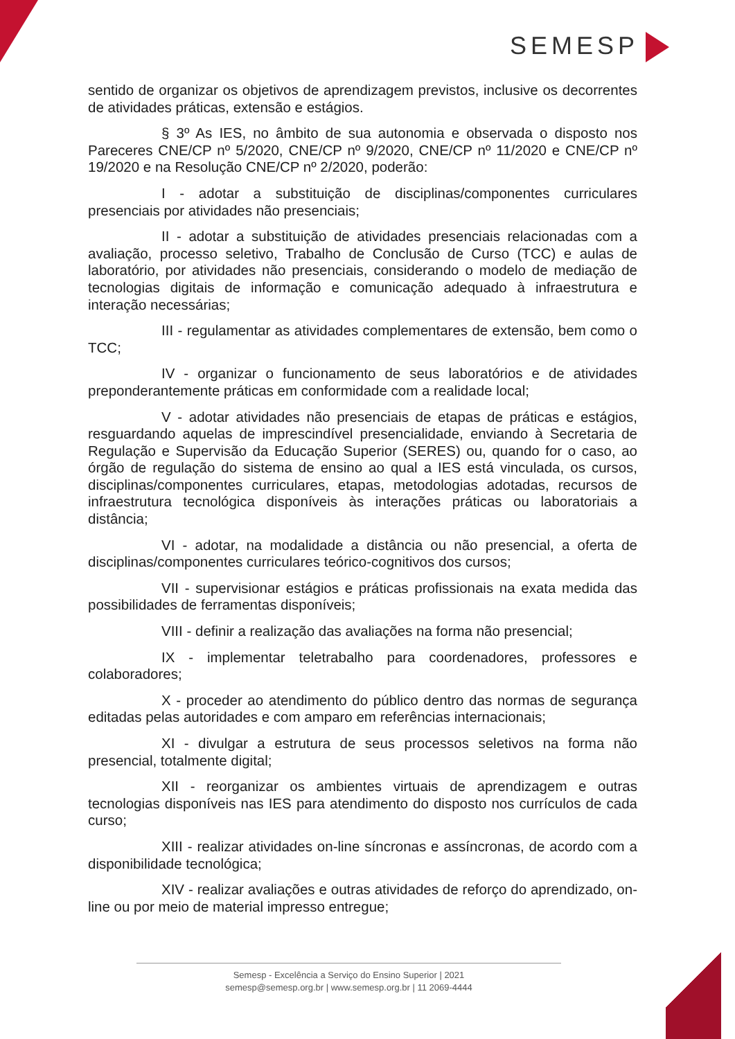SEMESP
sentido de organizar os objetivos de aprendizagem previstos, inclusive os decorrentes de atividades práticas, extensão e estágios.
§ 3º As IES, no âmbito de sua autonomia e observada o disposto nos Pareceres CNE/CP nº 5/2020, CNE/CP nº 9/2020, CNE/CP nº 11/2020 e CNE/CP nº 19/2020 e na Resolução CNE/CP nº 2/2020, poderão:
I - adotar a substituição de disciplinas/componentes curriculares presenciais por atividades não presenciais;
II - adotar a substituição de atividades presenciais relacionadas com a avaliação, processo seletivo, Trabalho de Conclusão de Curso (TCC) e aulas de laboratório, por atividades não presenciais, considerando o modelo de mediação de tecnologias digitais de informação e comunicação adequado à infraestrutura e interação necessárias;
III - regulamentar as atividades complementares de extensão, bem como o TCC;
IV - organizar o funcionamento de seus laboratórios e de atividades preponderantemente práticas em conformidade com a realidade local;
V - adotar atividades não presenciais de etapas de práticas e estágios, resguardando aquelas de imprescindível presencialidade, enviando à Secretaria de Regulação e Supervisão da Educação Superior (SERES) ou, quando for o caso, ao órgão de regulação do sistema de ensino ao qual a IES está vinculada, os cursos, disciplinas/componentes curriculares, etapas, metodologias adotadas, recursos de infraestrutura tecnológica disponíveis às interações práticas ou laboratoriais a distância;
VI - adotar, na modalidade a distância ou não presencial, a oferta de disciplinas/componentes curriculares teórico-cognitivos dos cursos;
VII - supervisionar estágios e práticas profissionais na exata medida das possibilidades de ferramentas disponíveis;
VIII - definir a realização das avaliações na forma não presencial;
IX - implementar teletrabalho para coordenadores, professores e colaboradores;
X - proceder ao atendimento do público dentro das normas de segurança editadas pelas autoridades e com amparo em referências internacionais;
XI - divulgar a estrutura de seus processos seletivos na forma não presencial, totalmente digital;
XII - reorganizar os ambientes virtuais de aprendizagem e outras tecnologias disponíveis nas IES para atendimento do disposto nos currículos de cada curso;
XIII - realizar atividades on-line síncronas e assíncronas, de acordo com a disponibilidade tecnológica;
XIV - realizar avaliações e outras atividades de reforço do aprendizado, on-line ou por meio de material impresso entregue;
Semesp - Excelência a Serviço do Ensino Superior | 2021
semesp@semesp.org.br | www.semesp.org.br | 11 2069-4444